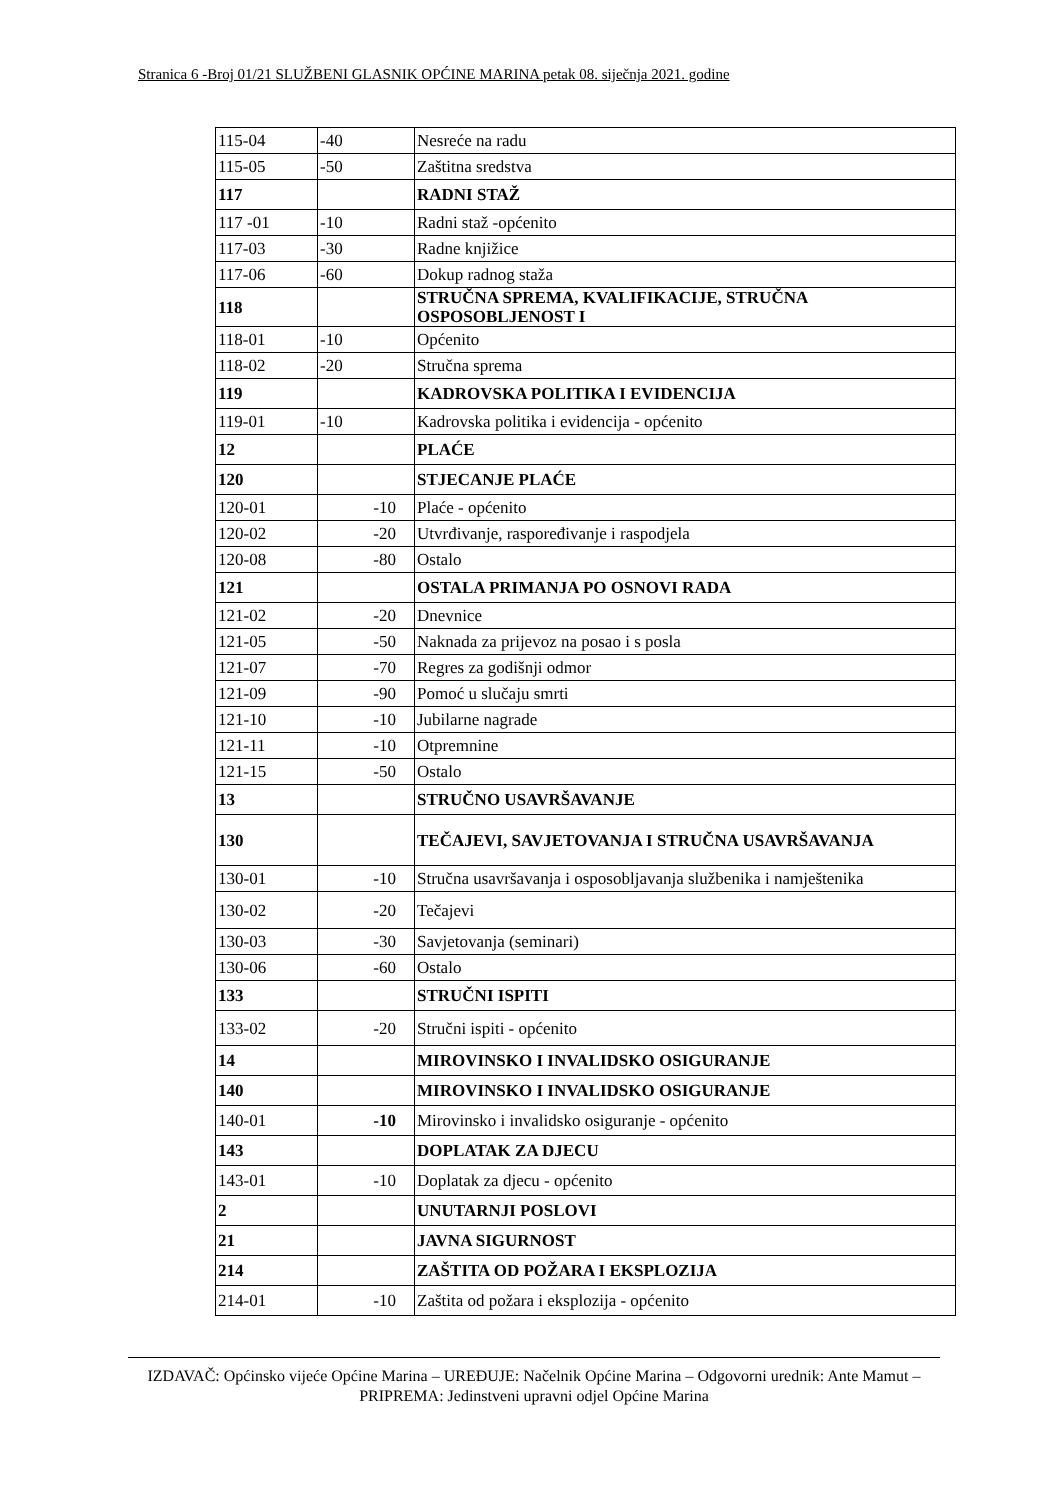Stranica 6 -Broj 01/21 SLUŽBENI GLASNIK OPĆINE MARINA petak 08. siječnja 2021. godine
| 115-04 | -40 | Nesreće na radu |
| 115-05 | -50 | Zaštitna sredstva |
| 117 | | RADNI STAŽ |
| 117 -01 | -10 | Radni staž -općenito |
| 117-03 | -30 | Radne knjižice |
| 117-06 | -60 | Dokup radnog staža |
| 118 | | STRUČNA SPREMA, KVALIFIKACIJE, STRUČNA OSPOSOBLJENOST I |
| 118-01 | -10 | Općenito |
| 118-02 | -20 | Stručna sprema |
| 119 | | KADROVSKA POLITIKA I EVIDENCIJA |
| 119-01 | -10 | Kadrovska politika i evidencija - općenito |
| 12 | | PLAĆE |
| 120 | | STJECANJE PLAĆE |
| 120-01 | -10 | Plaće - općenito |
| 120-02 | -20 | Utvrđivanje, raspoređivanje i raspodjela |
| 120-08 | -80 | Ostalo |
| 121 | | OSTALA PRIMANJA PO OSNOVI RADA |
| 121-02 | -20 | Dnevnice |
| 121-05 | -50 | Naknada za prijevoz na posao i s posla |
| 121-07 | -70 | Regres za godišnji odmor |
| 121-09 | -90 | Pomoć u slučaju smrti |
| 121-10 | -10 | Jubilarne nagrade |
| 121-11 | -10 | Otpremnine |
| 121-15 | -50 | Ostalo |
| 13 | | STRUČNO USAVRŠAVANJE |
| 130 | | TEČAJEVI, SAVJETOVANJA I STRUČNA USAVRŠAVANJA |
| 130-01 | -10 | Stručna usavršavanja i osposobljavanja službenika i namještenika |
| 130-02 | -20 | Tečajevi |
| 130-03 | -30 | Savjetovanja (seminari) |
| 130-06 | -60 | Ostalo |
| 133 | | STRUČNI ISPITI |
| 133-02 | -20 | Stručni ispiti - općenito |
| 14 | | MIROVINSKO I INVALIDSKO OSIGURANJE |
| 140 | | MIROVINSKO I INVALIDSKO OSIGURANJE |
| 140-01 | -10 | Mirovinsko i invalidsko osiguranje - općenito |
| 143 | | DOPLATAK ZA DJECU |
| 143-01 | -10 | Doplatak za djecu - općenito |
| 2 | | UNUTARNJI POSLOVI |
| 21 | | JAVNA SIGURNOST |
| 214 | | ZAŠTITA OD POŽARA I EKSPLOZIJA |
| 214-01 | -10 | Zaštita od požara i eksplozija - općenito |
IZDAVAČ: Općinsko vijeće Općine Marina – UREĐUJE: Načelnik Općine Marina – Odgovorni urednik: Ante Mamut – PRIPREMA: Jedinstveni upravni odjel Općine Marina